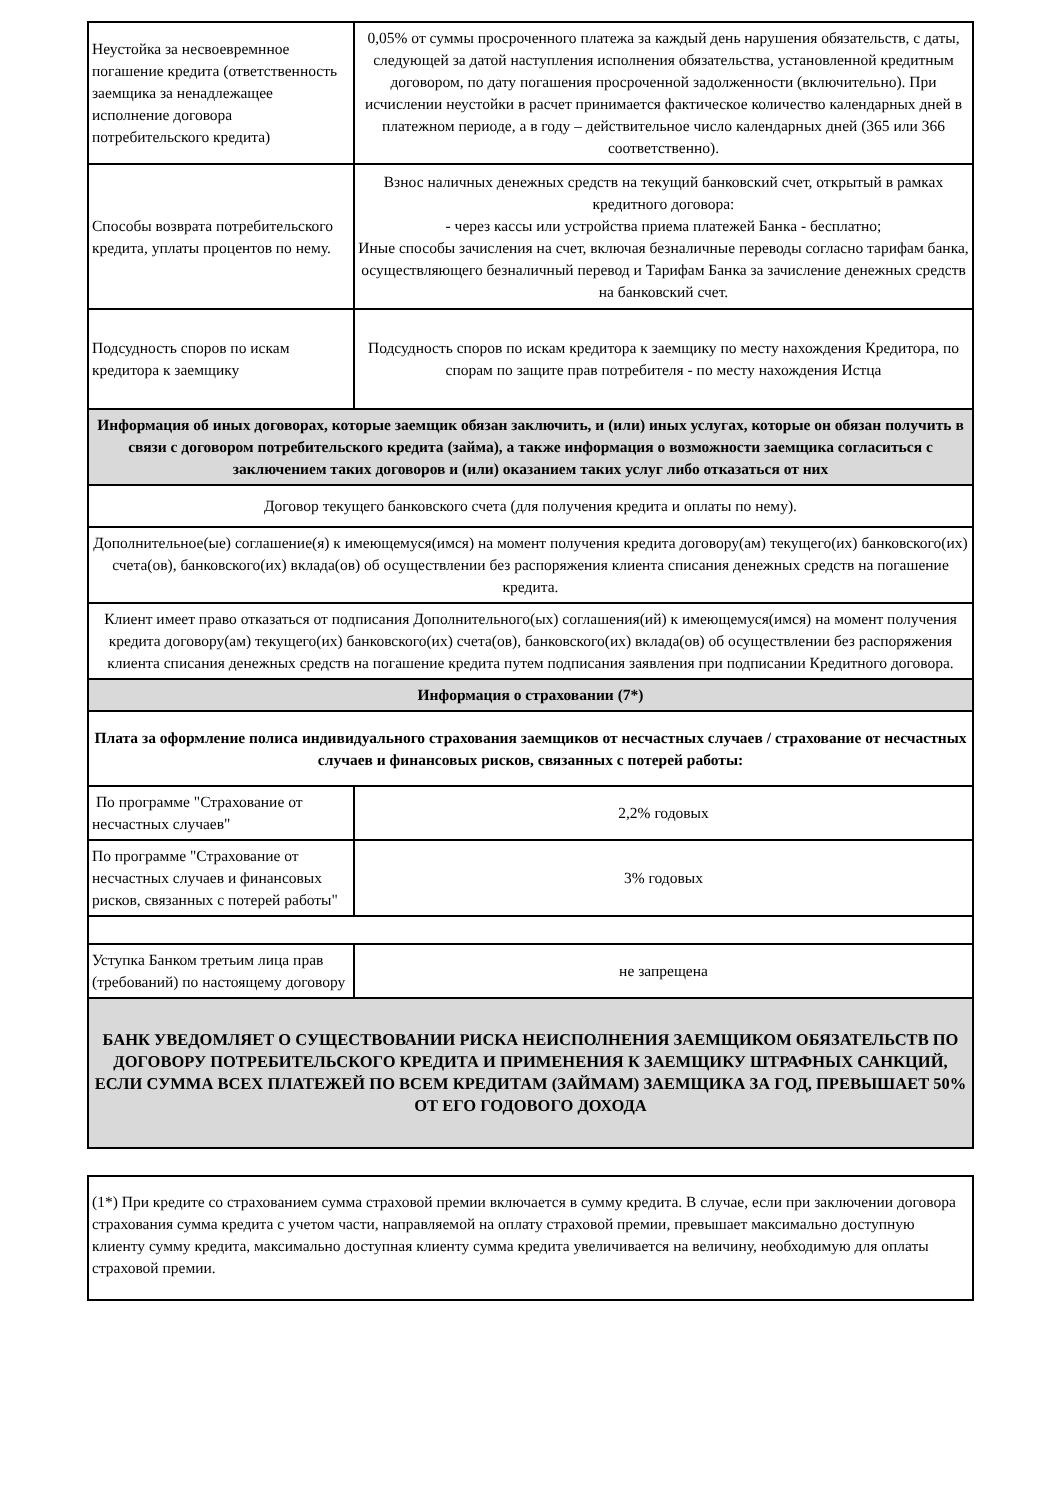| Неустойка за несвоевремнное погашение кредита (ответственность заемщика за ненадлежащее исполнение договора потребительского кредита) | 0,05% от суммы просроченного платежа за каждый день нарушения обязательств, с даты, следующей за датой наступления исполнения обязательства, установленной кредитным договором, по дату погашения просроченной задолженности (включительно). При исчислении неустойки в расчет принимается фактическое количество календарных дней в платежном периоде, а в году – действительное число календарных дней (365 или 366 соответственно). |
| Способы возврата потребительского кредита, уплаты процентов по нему. | Взнос наличных денежных средств на текущий банковский счет, открытый в рамках кредитного договора: - через кассы или устройства приема платежей Банка - бесплатно; Иные способы зачисления на счет, включая безналичные переводы согласно тарифам банка, осуществляющего безналичный перевод и Тарифам Банка за зачисление денежных средств на банковский счет. |
| Подсудность споров по искам кредитора к заемщику | Подсудность споров по искам кредитора к заемщику по месту нахождения Кредитора, по спорам по защите прав потребителя - по месту нахождения Истца |
| Информация об иных договорах, которые заемщик обязан заключить, и (или) иных услугах, которые он обязан получить в связи с договором потребительского кредита (займа), а также информация о возможности заемщика согласиться с заключением таких договоров и (или) оказанием таких услуг либо отказаться от них | |
| Договор текущего банковского счета (для получения кредита и оплаты по нему). | |
| Дополнительное(ые) соглашение(я) к имеющемуся(имся) на момент получения кредита договору(ам) текущего(их) банковского(их) счета(ов), банковского(их) вклада(ов) об осуществлении без распоряжения клиента списания денежных средств на погашение кредита. | |
| Клиент имеет право отказаться от подписания Дополнительного(ых) соглашения(ий) к имеющемуся(имся) на момент получения кредита договору(ам) текущего(их) банковского(их) счета(ов), банковского(их) вклада(ов) об осуществлении без распоряжения клиента списания денежных средств на погашение кредита путем подписания заявления при подписании Кредитного договора. | |
| Информация о страховании (7*) | |
| Плата за оформление полиса индивидуального страхования заемщиков от несчастных случаев / страхование от несчастных случаев и финансовых рисков, связанных с потерей работы: | |
| По программе "Страхование от несчастных случаев" | 2,2% годовых |
| По программе "Страхование от несчастных случаев и финансовых рисков, связанных с потерей работы" | 3% годовых |
| Уступка Банком третьим лица прав (требований) по настоящему договору | не запрещена |
| БАНК УВЕДОМЛЯЕТ О СУЩЕСТВОВАНИИ РИСКА НЕИСПОЛНЕНИЯ ЗАЕМЩИКОМ ОБЯЗАТЕЛЬСТВ ПО ДОГОВОРУ ПОТРЕБИТЕЛЬСКОГО КРЕДИТА И ПРИМЕНЕНИЯ К ЗАЕМЩИКУ ШТРАФНЫХ САНКЦИЙ, ЕСЛИ СУММА ВСЕХ ПЛАТЕЖЕЙ ПО ВСЕМ КРЕДИТАМ (ЗАЙМАМ) ЗАЕМЩИКА ЗА ГОД, ПРЕВЫШАЕТ 50% ОТ ЕГО ГОДОВОГО ДОХОДА | |
(1*) При кредите со страхованием сумма страховой премии включается в сумму кредита. В случае, если при заключении договора страхования сумма кредита с учетом части, направляемой на оплату страховой премии, превышает максимально доступную клиенту сумму кредита, максимально доступная клиенту сумма кредита увеличивается на величину, необходимую для оплаты страховой премии.